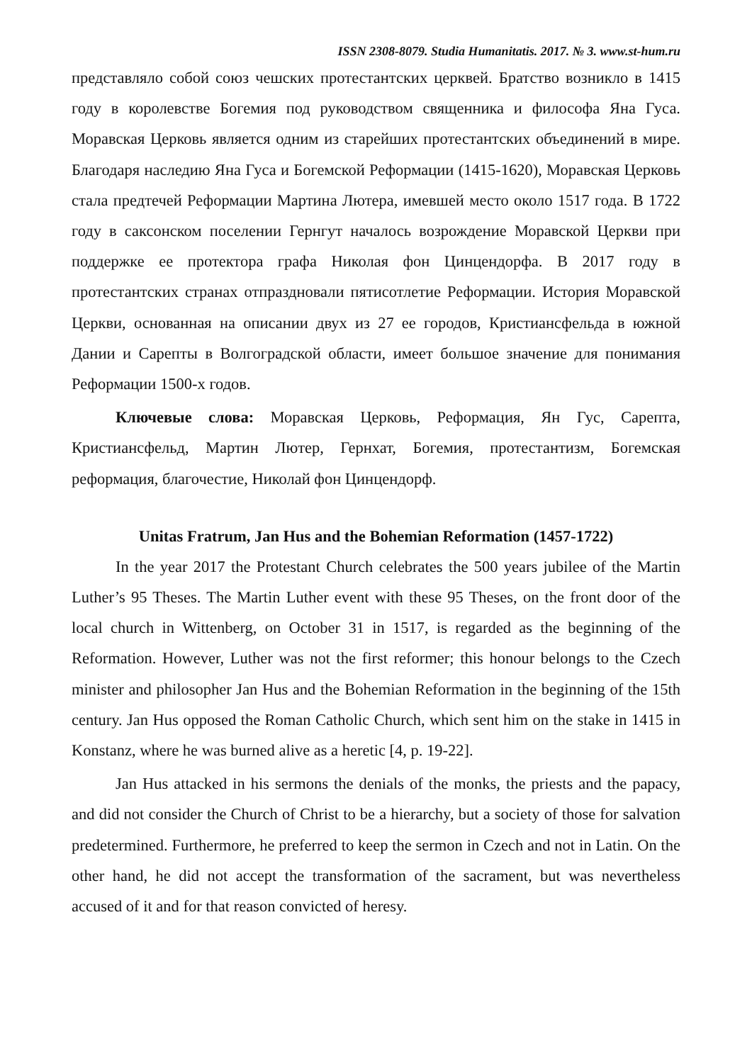ISSN 2308-8079. Studia Humanitatis. 2017. № 3. www.st-hum.ru
представляло собой союз чешских протестантских церквей. Братство возникло в 1415 году в королевстве Богемия под руководством священника и философа Яна Гуса. Моравская Церковь является одним из старейших протестантских объединений в мире. Благодаря наследию Яна Гуса и Богемской Реформации (1415-1620), Моравская Церковь стала предтечей Реформации Мартина Лютера, имевшей место около 1517 года. В 1722 году в саксонском поселении Гернгут началось возрождение Моравской Церкви при поддержке ее протектора графа Николая фон Цинцендорфа. В 2017 году в протестантских странах отпраздновали пятисотлетие Реформации. История Моравской Церкви, основанная на описании двух из 27 ее городов, Кристиансфельда в южной Дании и Сарепты в Волгоградской области, имеет большое значение для понимания Реформации 1500-х годов.
Ключевые слова: Моравская Церковь, Реформация, Ян Гус, Сарепта, Кристиансфельд, Мартин Лютер, Гернхат, Богемия, протестантизм, Богемская реформация, благочестие, Николай фон Цинцендорф.
Unitas Fratrum, Jan Hus and the Bohemian Reformation (1457-1722)
In the year 2017 the Protestant Church celebrates the 500 years jubilee of the Martin Luther’s 95 Theses. The Martin Luther event with these 95 Theses, on the front door of the local church in Wittenberg, on October 31 in 1517, is regarded as the beginning of the Reformation. However, Luther was not the first reformer; this honour belongs to the Czech minister and philosopher Jan Hus and the Bohemian Reformation in the beginning of the 15th century. Jan Hus opposed the Roman Catholic Church, which sent him on the stake in 1415 in Konstanz, where he was burned alive as a heretic [4, p. 19-22].
Jan Hus attacked in his sermons the denials of the monks, the priests and the papacy, and did not consider the Church of Christ to be a hierarchy, but a society of those for salvation predetermined. Furthermore, he preferred to keep the sermon in Czech and not in Latin. On the other hand, he did not accept the transformation of the sacrament, but was nevertheless accused of it and for that reason convicted of heresy.